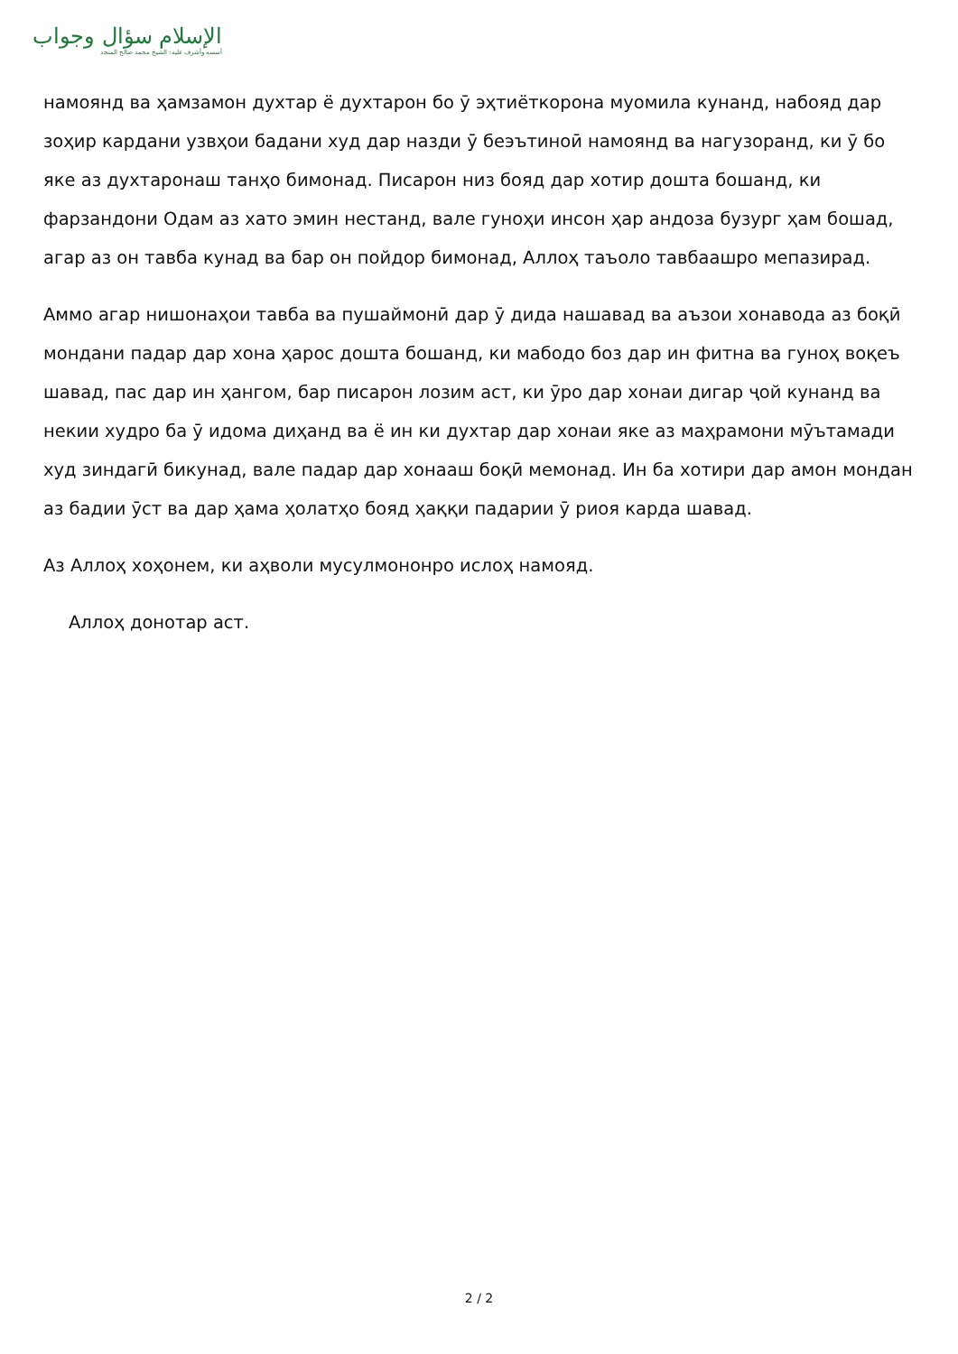الإسلام سؤال وجواب
أسسه وأشرف عليه: الشيخ محمد صالح المنجد
намоянд ва ҳамзамон духтар ё духтарон бо ӯ эҳтиёткорона муомила кунанд, набояд дар зоҳир кардани узвҳои бадани худ дар назди ӯ беэътиноӣ намоянд ва нагузоранд, ки ӯ бо яке аз духтаронаш танҳо бимонад. Писарон низ бояд дар хотир дошта бошанд, ки фарзандони Одам аз хато эмин нестанд, вале гуноҳи инсон ҳар андоза бузург ҳам бошад, агар аз он тавба кунад ва бар он пойдор бимонад, Аллоҳ таъоло тавбаашро мепазирад.
Аммо агар нишонаҳои тавба ва пушаймонӣ дар ӯ дида нашавад ва аъзои хонавода аз боқӣ мондани падар дар хона ҳарос дошта бошанд, ки мабодо боз дар ин фитна ва гуноҳ воқеъ шавад, пас дар ин ҳангом, бар писарон лозим аст, ки ӯро дар хонаи дигар ҷой кунанд ва некии худро ба ӯ идома диҳанд ва ё ин ки духтар дар хонаи яке аз маҳрамони мӯътамади худ зиндагӣ бикунад, вале падар дар хонааш боқӣ мемонад. Ин ба хотири дар амон мондан аз бадии ӯст ва дар ҳама ҳолатҳо бояд ҳаққи падарии ӯ риоя карда шавад.
Аз Аллоҳ хоҳонем, ки аҳволи мусулмононро ислоҳ намояд.
Аллоҳ донотар аст.
2 / 2